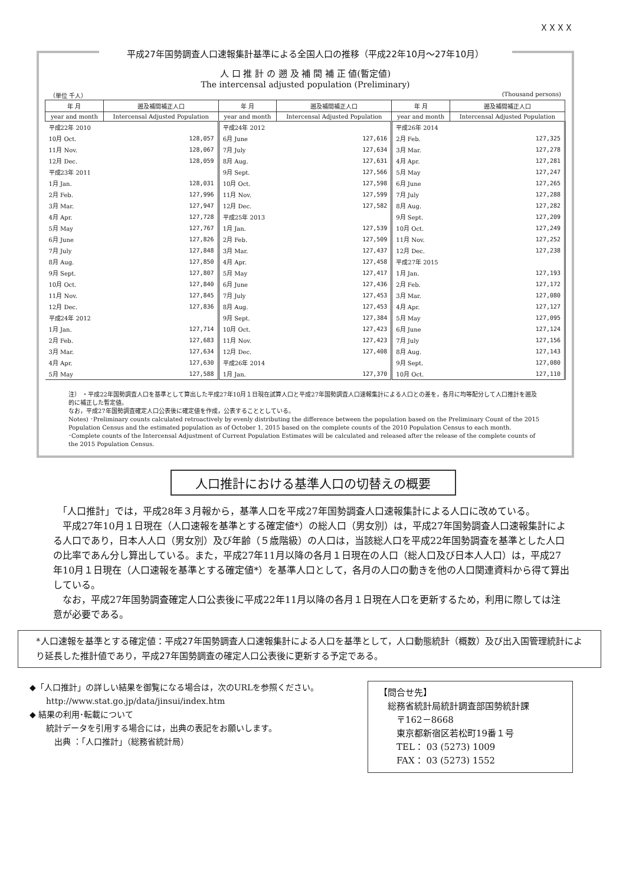ＸＸＸＸ
平成27年国勢調査人口速報集計基準による全国人口の推移（平成22年10月～27年10月）
人 口 推 計 の 遡 及 補 間 補 正 値(暫定値)
The intercensal adjusted population (Preliminary)
（単位 千人） (Thousand persons)
| 年 月 | 遡及補間補正人口 | 年 月 | 遡及補間補正人口 | 年 月 | 遡及補間補正人口 |
| --- | --- | --- | --- | --- | --- |
| year and month | Intercensal Adjusted Population | year and month | Intercensal Adjusted Population | year and month | Intercensal Adjusted Population |
| 平成22年 2010 | | 平成24年 2012 | | 平成26年 2014 | |
| 10月 Oct. | 128,057 | 6月 June | 127,616 | 2月 Feb. | 127,325 |
| 11月 Nov. | 128,067 | 7月 July | 127,634 | 3月 Mar. | 127,278 |
| 12月 Dec. | 128,059 | 8月 Aug. | 127,631 | 4月 Apr. | 127,281 |
| 平成23年 2011 | | 9月 Sept. | 127,566 | 5月 May | 127,247 |
| 1月 Jan. | 128,031 | 10月 Oct. | 127,598 | 6月 June | 127,265 |
| 2月 Feb. | 127,996 | 11月 Nov. | 127,599 | 7月 July | 127,288 |
| 3月 Mar. | 127,947 | 12月 Dec. | 127,582 | 8月 Aug. | 127,282 |
| 4月 Apr. | 127,728 | 平成25年 2013 | | 9月 Sept. | 127,209 |
| 5月 May | 127,767 | 1月 Jan. | 127,539 | 10月 Oct. | 127,249 |
| 6月 June | 127,826 | 2月 Feb. | 127,509 | 11月 Nov. | 127,252 |
| 7月 July | 127,848 | 3月 Mar. | 127,437 | 12月 Dec. | 127,238 |
| 8月 Aug. | 127,850 | 4月 Apr. | 127,458 | 平成27年 2015 | |
| 9月 Sept. | 127,807 | 5月 May | 127,417 | 1月 Jan. | 127,193 |
| 10月 Oct. | 127,840 | 6月 June | 127,436 | 2月 Feb. | 127,172 |
| 11月 Nov. | 127,845 | 7月 July | 127,453 | 3月 Mar. | 127,080 |
| 12月 Dec. | 127,836 | 8月 Aug. | 127,453 | 4月 Apr. | 127,127 |
| 平成24年 2012 | | 9月 Sept. | 127,384 | 5月 May | 127,095 |
| 1月 Jan. | 127,714 | 10月 Oct. | 127,423 | 6月 June | 127,124 |
| 2月 Feb. | 127,683 | 11月 Nov. | 127,423 | 7月 July | 127,156 |
| 3月 Mar. | 127,634 | 12月 Dec. | 127,408 | 8月 Aug. | 127,143 |
| 4月 Apr. | 127,630 | 平成26年 2014 | | 9月 Sept. | 127,080 |
| 5月 May | 127,588 | 1月 Jan. | 127,370 | 10月 Oct. | 127,110 |
注） ・平成22年国勢調査人口を基準として算出した平成27年10月１日現在試算人口と平成27年国勢調査人口速報集計による人口との差を，各月に均等配分して人口推計を遡及的に補正した暫定値。
なお，平成27年国勢調査確定人口公表後に確定値を作成，公表することとしている。
Notes) ･Preliminary counts calculated retroactively by evenly distributing the difference between the population based on the Preliminary Count of the 2015 Population Census and the estimated population as of October 1, 2015 based on the complete counts of the 2010 Population Census to each month.
･Complete counts of the Intercensal Adjustment of Current Population Estimates will be calculated and released after the release of the complete counts of the 2015 Population Census.
人口推計における基準人口の切替えの概要
　「人口推計」では，平成28年３月報から，基準人口を平成27年国勢調査人口速報集計による人口に改めている。
　平成27年10月１日現在（人口速報を基準とする確定値*）の総人口（男女別）は，平成27年国勢調査人口速報集計による人口であり，日本人人口（男女別）及び年齢（５歳階級）の人口は，当該総人口を平成22年国勢調査を基準とした人口の比率であん分し算出している。また，平成27年11月以降の各月１日現在の人口（総人口及び日本人人口）は，平成27年10月１日現在（人口速報を基準とする確定値*）を基準人口として，各月の人口の動きを他の人口関連資料から得て算出している。
　なお，平成27年国勢調査確定人口公表後に平成22年11月以降の各月１日現在人口を更新するため，利用に際しては注意が必要である。
*人口速報を基準とする確定値：平成27年国勢調査人口速報集計による人口を基準として，人口動態統計（概数）及び出入国管理統計により延長した推計値であり，平成27年国勢調査の確定人口公表後に更新する予定である。
◆「人口推計」の詳しい結果を御覧になる場合は，次のURLを参照ください。
　　http://www.stat.go.jp/data/jinsui/index.htm
◆ 結果の利用･転載について
　　統計データを引用する場合には，出典の表記をお願いします。
　　　出典 ：「人口推計」（総務省統計局）
【問合せ先】
　総務省統計局統計調査部国勢統計課
　　〒162－8668
　　東京都新宿区若松町19番１号
　　TEL： 03 (5273) 1009
　　FAX： 03 (5273) 1552